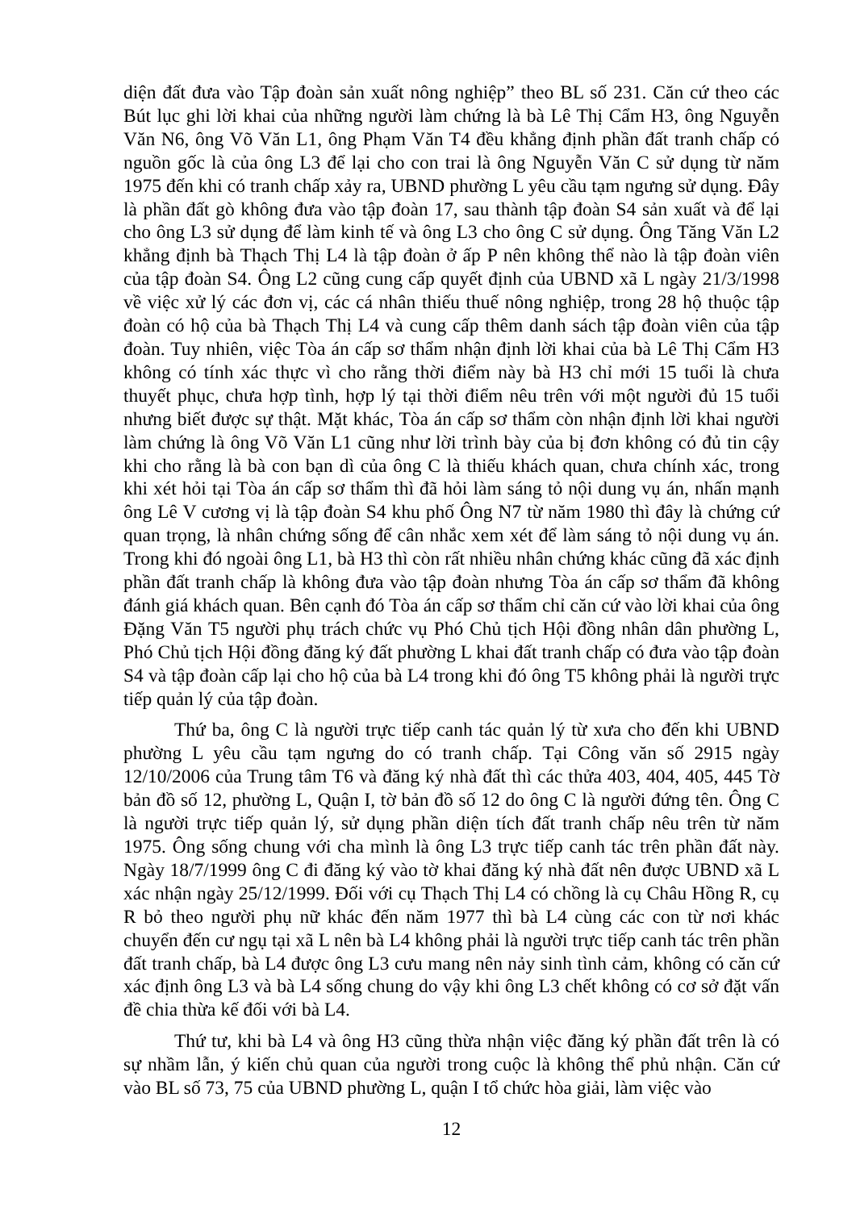diện đất đưa vào Tập đoàn sản xuất nông nghiệp” theo BL số 231. Căn cứ theo các Bút lục ghi lời khai của những người làm chứng là bà Lê Thị Cẩm H3, ông Nguyễn Văn N6, ông Võ Văn L1, ông Phạm Văn T4 đều khẳng định phần đất tranh chấp có nguồn gốc là của ông L3 để lại cho con trai là ông Nguyễn Văn C sử dụng từ năm 1975 đến khi có tranh chấp xảy ra, UBND phường L yêu cầu tạm ngưng sử dụng. Đây là phần đất gò không đưa vào tập đoàn 17, sau thành tập đoàn S4 sản xuất và để lại cho ông L3 sử dụng để làm kinh tế và ông L3 cho ông C sử dụng. Ông Tăng Văn L2 khẳng định bà Thạch Thị L4 là tập đoàn ở ấp P nên không thể nào là tập đoàn viên của tập đoàn S4. Ông L2 cũng cung cấp quyết định của UBND xã L ngày 21/3/1998 về việc xử lý các đơn vị, các cá nhân thiếu thuế nông nghiệp, trong 28 hộ thuộc tập đoàn có hộ của bà Thạch Thị L4 và cung cấp thêm danh sách tập đoàn viên của tập đoàn. Tuy nhiên, việc Tòa án cấp sơ thẩm nhận định lời khai của bà Lê Thị Cẩm H3 không có tính xác thực vì cho rằng thời điểm này bà H3 chỉ mới 15 tuổi là chưa thuyết phục, chưa hợp tình, hợp lý tại thời điểm nêu trên với một người đủ 15 tuổi nhưng biết được sự thật. Mặt khác, Tòa án cấp sơ thẩm còn nhận định lời khai người làm chứng là ông Võ Văn L1 cũng như lời trình bày của bị đơn không có đủ tin cậy khi cho rằng là bà con bạn dì của ông C là thiếu khách quan, chưa chính xác, trong khi xét hỏi tại Tòa án cấp sơ thẩm thì đã hỏi làm sáng tỏ nội dung vụ án, nhấn mạnh ông Lê V cương vị là tập đoàn S4 khu phố Ông N7 từ năm 1980 thì đây là chứng cứ quan trọng, là nhân chứng sống để cân nhắc xem xét để làm sáng tỏ nội dung vụ án. Trong khi đó ngoài ông L1, bà H3 thì còn rất nhiều nhân chứng khác cũng đã xác định phần đất tranh chấp là không đưa vào tập đoàn nhưng Tòa án cấp sơ thẩm đã không đánh giá khách quan. Bên cạnh đó Tòa án cấp sơ thẩm chỉ căn cứ vào lời khai của ông Đặng Văn T5 người phụ trách chức vụ Phó Chủ tịch Hội đồng nhân dân phường L, Phó Chủ tịch Hội đồng đăng ký đất phường L khai đất tranh chấp có đưa vào tập đoàn S4 và tập đoàn cấp lại cho hộ của bà L4 trong khi đó ông T5 không phải là người trực tiếp quản lý của tập đoàn.
Thứ ba, ông C là người trực tiếp canh tác quản lý từ xưa cho đến khi UBND phường L yêu cầu tạm ngưng do có tranh chấp. Tại Công văn số 2915 ngày 12/10/2006 của Trung tâm T6 và đăng ký nhà đất thì các thửa 403, 404, 405, 445 Tờ bản đồ số 12, phường L, Quận I, tờ bản đồ số 12 do ông C là người đứng tên. Ông C là người trực tiếp quản lý, sử dụng phần diện tích đất tranh chấp nêu trên từ năm 1975. Ông sống chung với cha mình là ông L3 trực tiếp canh tác trên phần đất này. Ngày 18/7/1999 ông C đi đăng ký vào tờ khai đăng ký nhà đất nên được UBND xã L xác nhận ngày 25/12/1999. Đối với cụ Thạch Thị L4 có chồng là cụ Châu Hồng R, cụ R bỏ theo người phụ nữ khác đến năm 1977 thì bà L4 cùng các con từ nơi khác chuyển đến cư ngụ tại xã L nên bà L4 không phải là người trực tiếp canh tác trên phần đất tranh chấp, bà L4 được ông L3 cưu mang nên nảy sinh tình cảm, không có căn cứ xác định ông L3 và bà L4 sống chung do vậy khi ông L3 chết không có cơ sở đặt vấn đề chia thừa kế đối với bà L4.
Thứ tư, khi bà L4 và ông H3 cũng thừa nhận việc đăng ký phần đất trên là có sự nhầm lẫn, ý kiến chủ quan của người trong cuộc là không thể phủ nhận. Căn cứ vào BL số 73, 75 của UBND phường L, quận I tổ chức hòa giải, làm việc vào
12